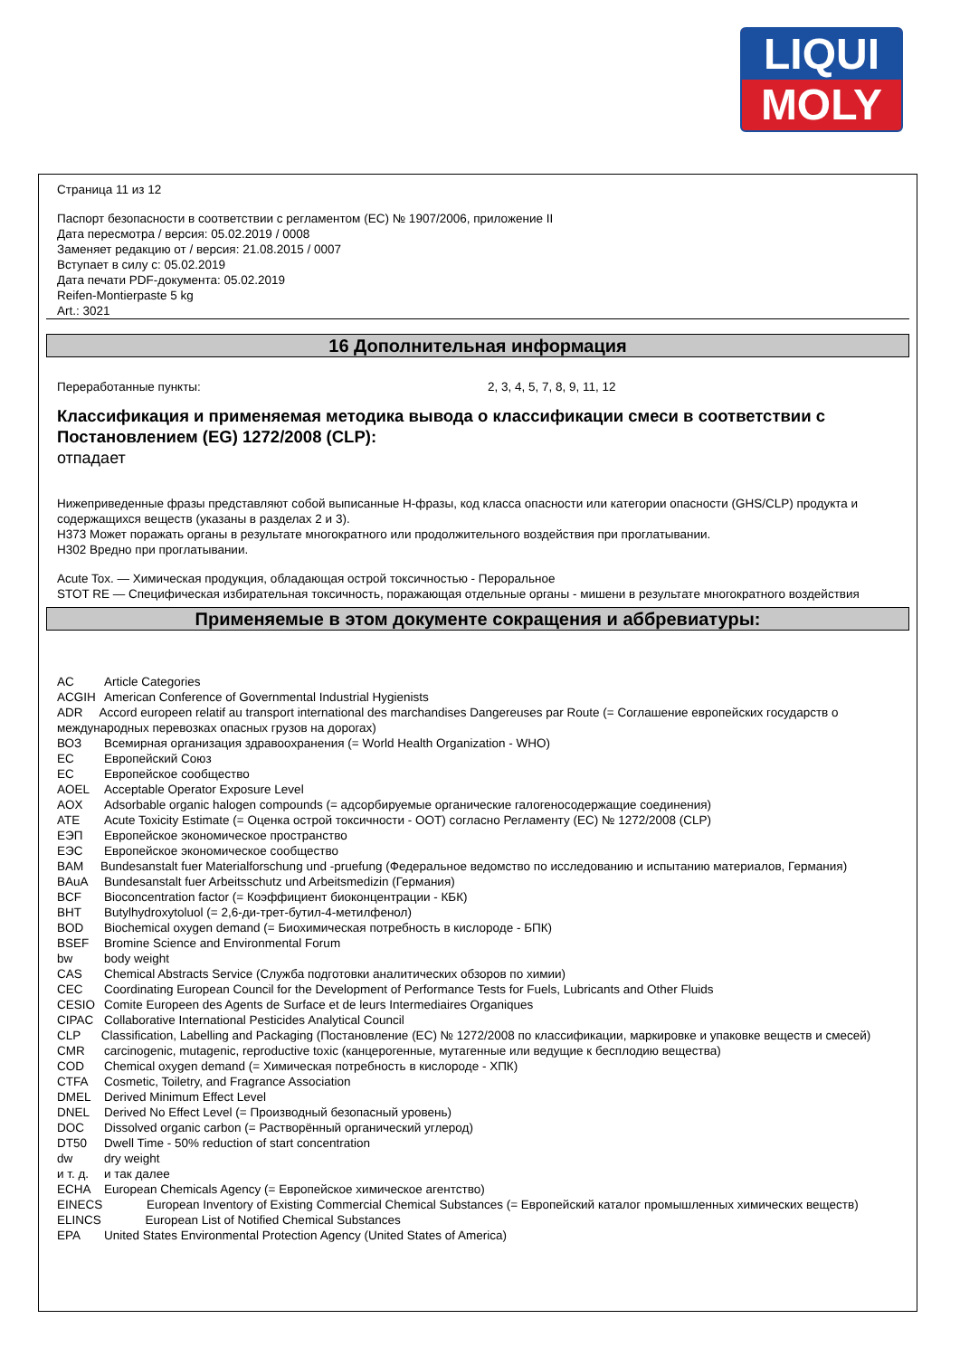LIQUI
MOLY
Страница 11 из 12
Паспорт безопасности в соответствии с регламентом (EC) № 1907/2006, приложение II
Дата пересмотра / версия: 05.02.2019 / 0008
Заменяет редакцию от / версия: 21.08.2015 / 0007
Вступает в силу с: 05.02.2019
Дата печати PDF-документа: 05.02.2019
Reifen-Montierpaste 5 kg
Art.: 3021
16 Дополнительная информация
Переработанные пункты: 2, 3, 4, 5, 7, 8, 9, 11, 12
Классификация и применяемая методика вывода о классификации смеси в соответствии с Постановлением (EG) 1272/2008 (CLP):
отпадает
Нижеприведенные фразы представляют собой выписанные H-фразы, код класса опасности или категории опасности (GHS/CLP) продукта и содержащихся веществ (указаны в разделах 2 и 3).
H373 Может поражать органы в результате многократного или продолжительного воздействия при проглатывании.
H302 Вредно при проглатывании.
Acute Tox. — Химическая продукция, обладающая острой токсичностью - Пероральное
STOT RE — Специфическая избирательная токсичность, поражающая отдельные органы - мишени в результате многократного воздействия
Применяемые в этом документе сокращения и аббревиатуры:
AC Article Categories
ACGIH American Conference of Governmental Industrial Hygienists
ADR Accord europeen relatif au transport international des marchandises Dangereuses par Route (= Соглашение европейских государств о международных перевозках опасных грузов на дорогах)
ВОЗ Всемирная организация здравоохранения (= World Health Organization - WHO)
ЕС Европейский Союз
ЕС Европейское сообщество
AOEL Acceptable Operator Exposure Level
AOX Adsorbable organic halogen compounds (= адсорбируемые органические галогеносодержащие соединения)
ATE Acute Toxicity Estimate (= Оценка острой токсичности - ООТ) согласно Регламенту (EC) № 1272/2008 (CLP)
ЕЭП Европейское экономическое пространство
ЕЭС Европейское экономическое сообщество
BAM Bundesanstalt fuer Materialforschung und -pruefung (Федеральное ведомство по исследованию и испытанию материалов, Германия)
BAuA Bundesanstalt fuer Arbeitsschutz und Arbeitsmedizin (Германия)
BCF Bioconcentration factor (= Коэффициент биоконцентрации - КБК)
BHT Butylhydroxytoluol (= 2,6-ди-трет-бутил-4-метилфенол)
BOD Biochemical oxygen demand (= Биохимическая потребность в кислороде - БПК)
BSEF Bromine Science and Environmental Forum
bw body weight
CAS Chemical Abstracts Service (Служба подготовки аналитических обзоров по химии)
CEC Coordinating European Council for the Development of Performance Tests for Fuels, Lubricants and Other Fluids
CESIO Comite Europeen des Agents de Surface et de leurs Intermediaires Organiques
CIPAC Collaborative International Pesticides Analytical Council
CLP Classification, Labelling and Packaging (Постановление (EC) № 1272/2008 по классификации, маркировке и упаковке веществ и смесей)
CMR carcinogenic, mutagenic, reproductive toxic (канцерогенные, мутагенные или ведущие к бесплодию вещества)
COD Chemical oxygen demand (= Химическая потребность в кислороде - ХПК)
CTFA Cosmetic, Toiletry, and Fragrance Association
DMEL Derived Minimum Effect Level
DNEL Derived No Effect Level (= Производный безопасный уровень)
DOC Dissolved organic carbon (= Растворённый органический углерод)
DT50 Dwell Time - 50% reduction of start concentration
dw dry weight
и т. д. и так далее
ECHA European Chemicals Agency (= Европейское химическое агентство)
EINECS European Inventory of Existing Commercial Chemical Substances (= Европейский каталог промышленных химических веществ)
ELINCS European List of Notified Chemical Substances
EPA United States Environmental Protection Agency (United States of America)